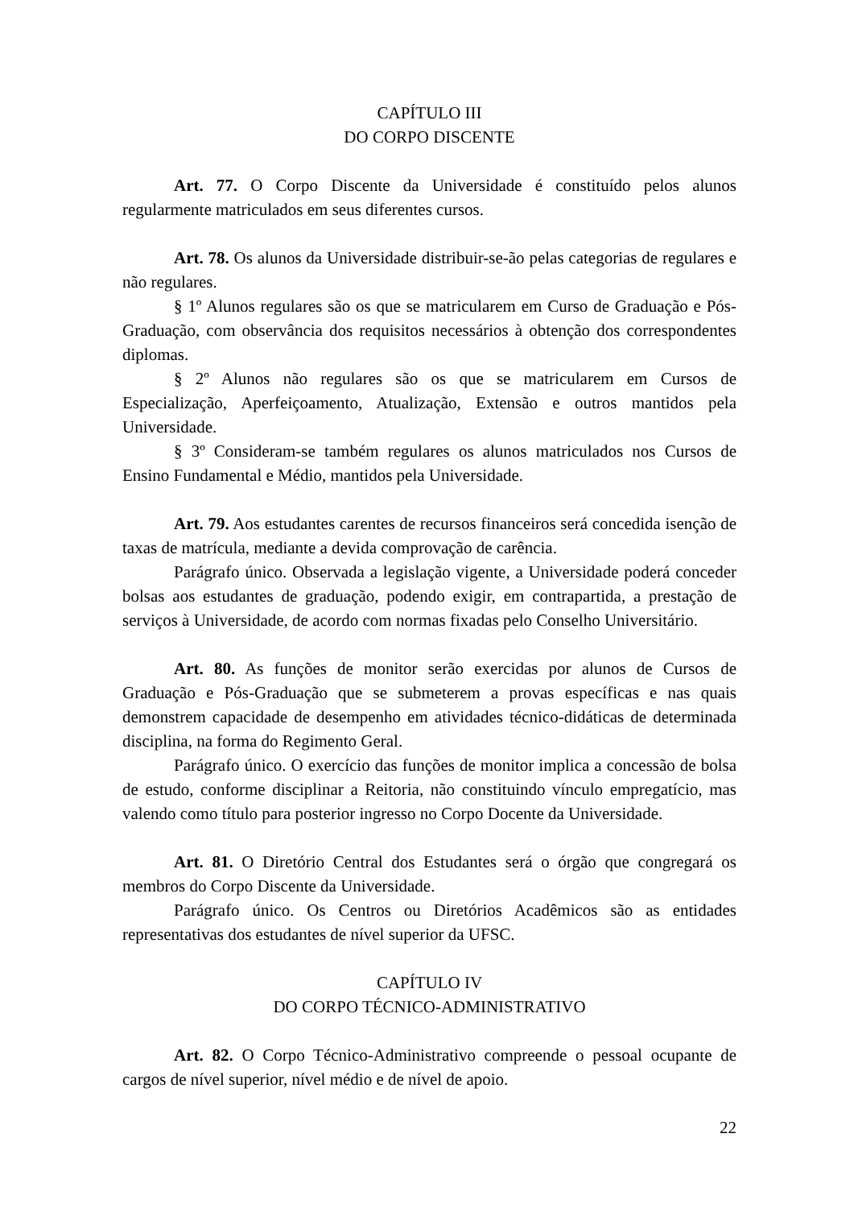CAPÍTULO III
DO CORPO DISCENTE
Art. 77. O Corpo Discente da Universidade é constituído pelos alunos regularmente matriculados em seus diferentes cursos.
Art. 78. Os alunos da Universidade distribuir-se-ão pelas categorias de regulares e não regulares.
§ 1º Alunos regulares são os que se matricularem em Curso de Graduação e Pós-Graduação, com observância dos requisitos necessários à obtenção dos correspondentes diplomas.
§ 2º Alunos não regulares são os que se matricularem em Cursos de Especialização, Aperfeiçoamento, Atualização, Extensão e outros mantidos pela Universidade.
§ 3º Consideram-se também regulares os alunos matriculados nos Cursos de Ensino Fundamental e Médio, mantidos pela Universidade.
Art. 79. Aos estudantes carentes de recursos financeiros será concedida isenção de taxas de matrícula, mediante a devida comprovação de carência.
Parágrafo único. Observada a legislação vigente, a Universidade poderá conceder bolsas aos estudantes de graduação, podendo exigir, em contrapartida, a prestação de serviços à Universidade, de acordo com normas fixadas pelo Conselho Universitário.
Art. 80. As funções de monitor serão exercidas por alunos de Cursos de Graduação e Pós-Graduação que se submeterem a provas específicas e nas quais demonstrem capacidade de desempenho em atividades técnico-didáticas de determinada disciplina, na forma do Regimento Geral.
Parágrafo único. O exercício das funções de monitor implica a concessão de bolsa de estudo, conforme disciplinar a Reitoria, não constituindo vínculo empregatício, mas valendo como título para posterior ingresso no Corpo Docente da Universidade.
Art. 81. O Diretório Central dos Estudantes será o órgão que congregará os membros do Corpo Discente da Universidade.
Parágrafo único. Os Centros ou Diretórios Acadêmicos são as entidades representativas dos estudantes de nível superior da UFSC.
CAPÍTULO IV
DO CORPO TÉCNICO-ADMINISTRATIVO
Art. 82. O Corpo Técnico-Administrativo compreende o pessoal ocupante de cargos de nível superior, nível médio e de nível de apoio.
22